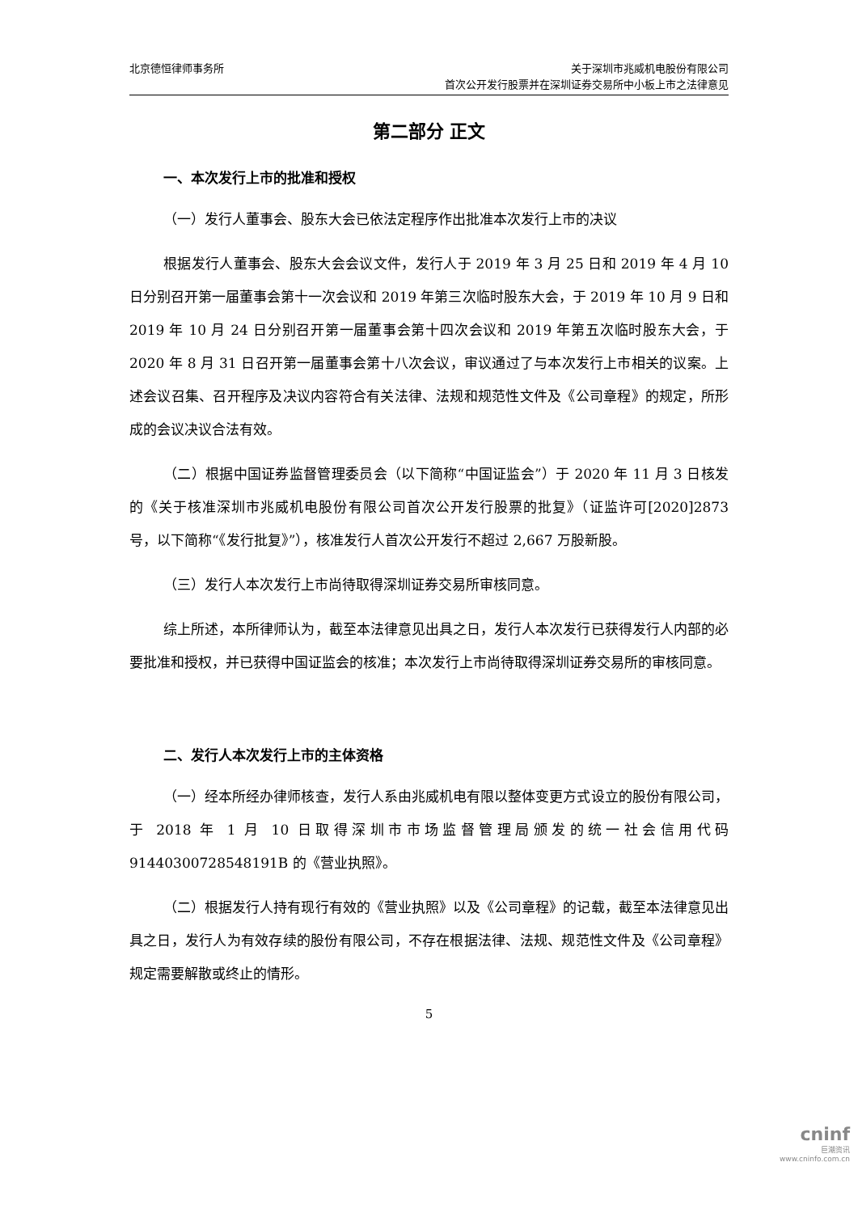北京德恒律师事务所 关于深圳市兆威机电股份有限公司
首次公开发行股票并在深圳证券交易所中小板上市之法律意见
第二部分 正文
一、本次发行上市的批准和授权
（一）发行人董事会、股东大会已依法定程序作出批准本次发行上市的决议
根据发行人董事会、股东大会会议文件，发行人于 2019 年 3 月 25 日和 2019 年 4 月 10 日分别召开第一届董事会第十一次会议和 2019 年第三次临时股东大会，于 2019 年 10 月 9 日和 2019 年 10 月 24 日分别召开第一届董事会第十四次会议和 2019 年第五次临时股东大会，于 2020 年 8 月 31 日召开第一届董事会第十八次会议，审议通过了与本次发行上市相关的议案。上述会议召集、召开程序及决议内容符合有关法律、法规和规范性文件及《公司章程》的规定，所形成的会议决议合法有效。
（二）根据中国证券监督管理委员会（以下简称“中国证监会”）于 2020 年 11 月 3 日核发的《关于核准深圳市兆威机电股份有限公司首次公开发行股票的批复》（证监许可[2020]2873 号，以下简称“《发行批复》”），核准发行人首次公开发行不超过 2,667 万股新股。
（三）发行人本次发行上市尚待取得深圳证券交易所审核同意。
综上所述，本所律师认为，截至本法律意见出具之日，发行人本次发行已获得发行人内部的必要批准和授权，并已获得中国证监会的核准；本次发行上市尚待取得深圳证券交易所的审核同意。
二、发行人本次发行上市的主体资格
（一）经本所经办律师核查，发行人系由兆威机电有限以整体变更方式设立的股份有限公司，于 2018 年 1 月 10 日取得深圳市市场监督管理局颁发的统一社会信用代码 91440300728548191B 的《营业执照》。
（二）根据发行人持有现行有效的《营业执照》以及《公司章程》的记载，截至本法律意见出具之日，发行人为有效存续的股份有限公司，不存在根据法律、法规、规范性文件及《公司章程》规定需要解散或终止的情形。
5
cninf
巨潮资讯
www.cninfo.com.cn